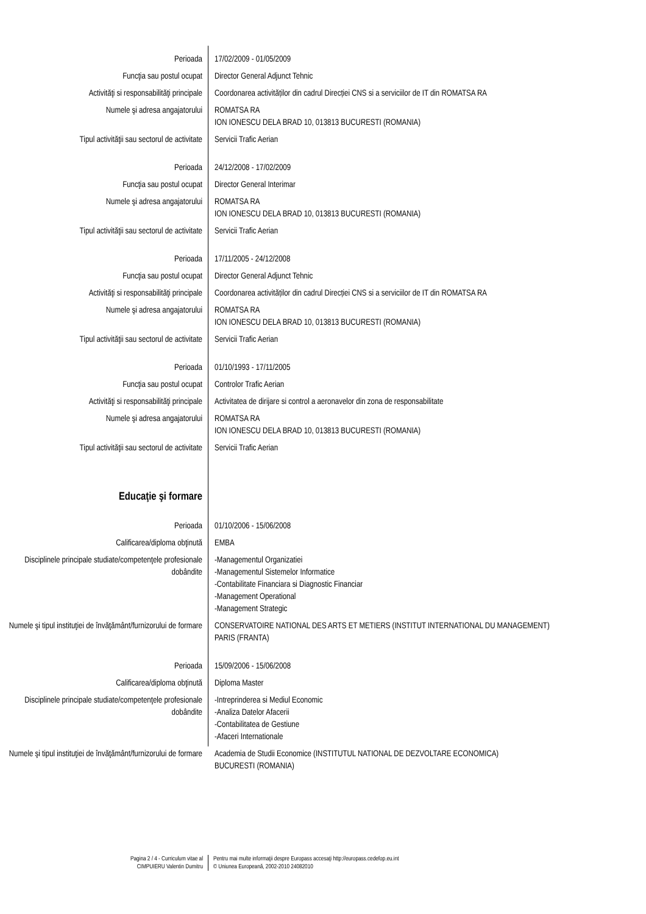Perioada 17/02/2009 - 01/05/2009
Funcţia sau postul ocupat Director General Adjunct Tehnic
Activităţi si responsabilităţi principale
Coordonarea activităților din cadrul Direcției CNS si a serviciilor de IT din ROMATSA RA
Numele şi adresa angajatorului ROMATSA RA
ION IONESCU DELA BRAD 10, 013813 BUCURESTI (ROMANIA)
Tipul activităţii sau sectorul de activitate
Servicii Trafic Aerian
Perioada 24/12/2008 - 17/02/2009
Funcţia sau postul ocupat Director General Interimar
Numele şi adresa angajatorului ROMATSA RA
ION IONESCU DELA BRAD 10, 013813 BUCURESTI (ROMANIA)
Tipul activităţii sau sectorul de activitate
Servicii Trafic Aerian
Perioada 17/11/2005 - 24/12/2008
Funcţia sau postul ocupat Director General Adjunct Tehnic
Activităţi si responsabilităţi principale
Coordonarea activităților din cadrul Direcției CNS si a serviciilor de IT din ROMATSA RA
Numele şi adresa angajatorului ROMATSA RA
ION IONESCU DELA BRAD 10, 013813 BUCURESTI (ROMANIA)
Tipul activităţii sau sectorul de activitate
Servicii Trafic Aerian
Perioada 01/10/1993 - 17/11/2005
Funcţia sau postul ocupat Controlor Trafic Aerian
Activităţi si responsabilităţi principale
Activitatea de dirijare si control a aeronavelor din zona de responsabilitate
Numele şi adresa angajatorului ROMATSA RA
ION IONESCU DELA BRAD 10, 013813 BUCURESTI (ROMANIA)
Tipul activităţii sau sectorul de activitate
Servicii Trafic Aerian
Educaţie şi formare
Perioada 01/10/2006 - 15/06/2008
Calificarea/diploma obţinută EMBA
Disciplinele principale studiate/competenţele profesionale dobândite
-Managementul Organizatiei
-Managementul Sistemelor Informatice
-Contabilitate Financiara si Diagnostic Financiar
-Management Operational
-Management Strategic
Numele şi tipul instituţiei de învăţământ/furnizorului de formare
CONSERVATOIRE NATIONAL DES ARTS ET METIERS (INSTITUT INTERNATIONAL DU MANAGEMENT)
PARIS (FRANTA)
Perioada 15/09/2006 - 15/06/2008
Calificarea/diploma obţinută Diploma Master
Disciplinele principale studiate/competenţele profesionale dobândite
-Intreprinderea si Mediul Economic
-Analiza Datelor Afacerii
-Contabilitatea de Gestiune
-Afaceri Internationale
Numele şi tipul instituţiei de învăţământ/furnizorului de formare
Academia de Studii Economice (INSTITUTUL NATIONAL DE DEZVOLTARE ECONOMICA)
BUCURESTI (ROMANIA)
Pagina 2 / 4 - Curriculum vitae al
CIMPUIERU Valentin Dumitru
Pentru mai multe informaţii despre Europass accesaţi http://europass.cedefop.eu.int
© Uniunea Europeană, 2002-2010 24082010